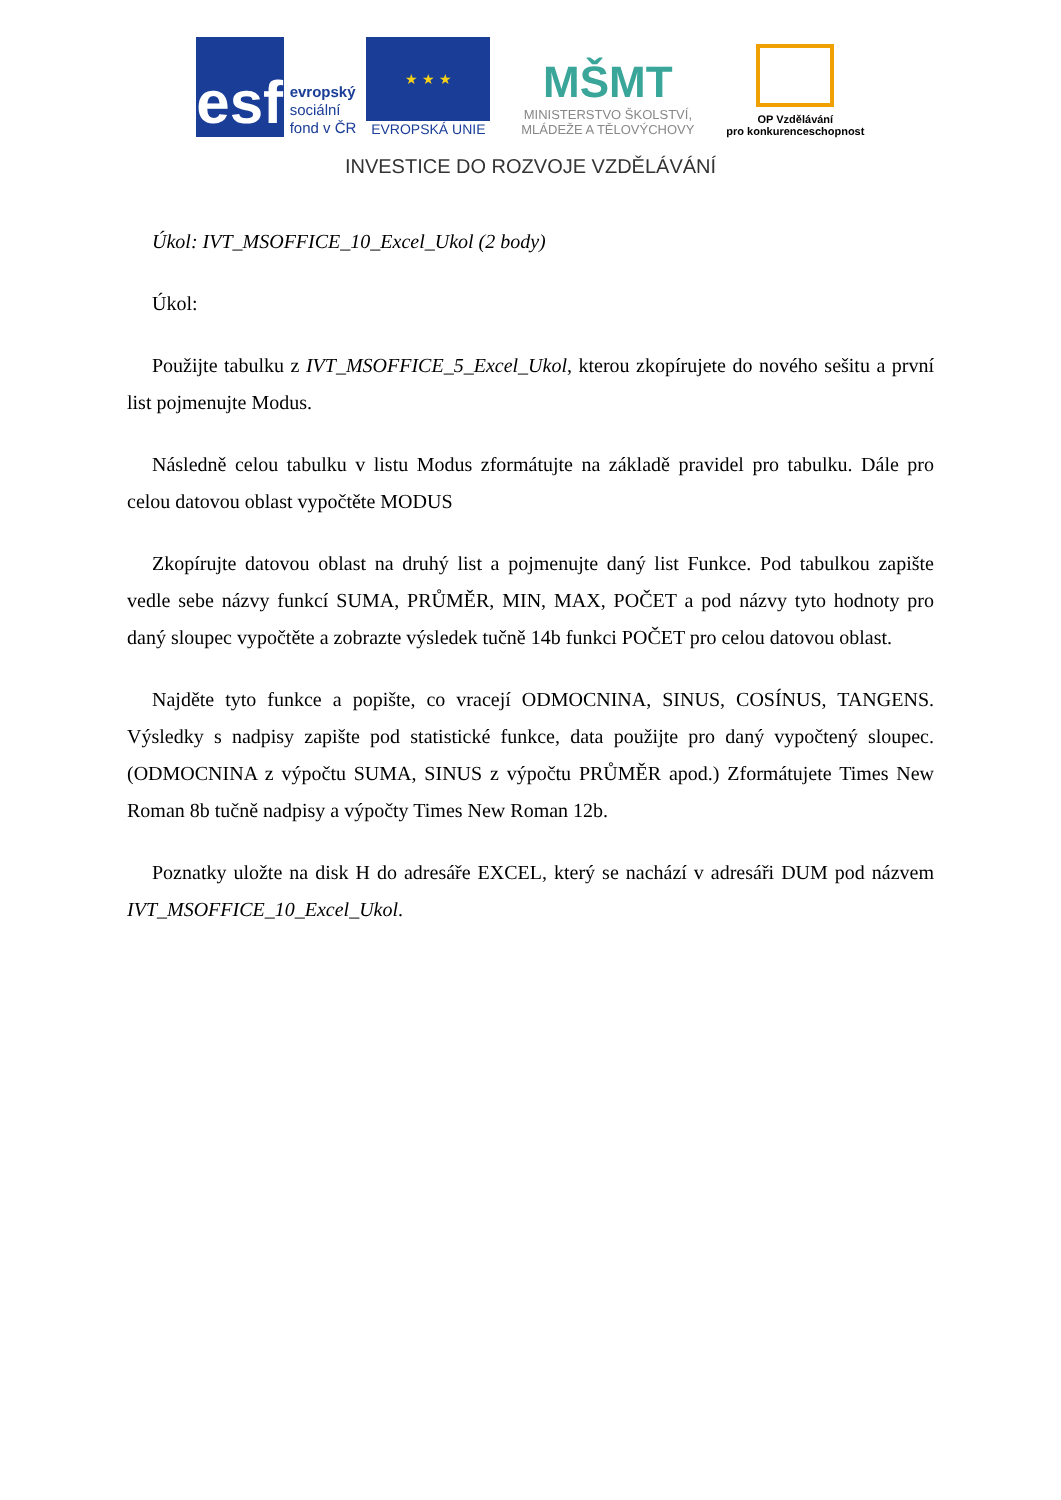esf
evropský
sociální
fond v ČR
★ ★ ★
EVROPSKÁ UNIE
MŠMT
MINISTERSTVO ŠKOLSTVÍ,
MLÁDEŽE A TĚLOVÝCHOVY
OP Vzdělávání
pro konkurenceschopnost
INVESTICE DO ROZVOJE VZDĚLÁVÁNÍ
Úkol: IVT_MSOFFICE_10_Excel_Ukol (2 body)
Úkol:
Použijte tabulku z IVT_MSOFFICE_5_Excel_Ukol, kterou zkopírujete do nového sešitu a první list pojmenujte Modus.
Následně celou tabulku v listu Modus zformátujte na základě pravidel pro tabulku. Dále pro celou datovou oblast vypočtěte MODUS
Zkopírujte datovou oblast na druhý list a pojmenujte daný list Funkce. Pod tabulkou zapište vedle sebe názvy funkcí SUMA, PRŮMĚR, MIN, MAX, POČET a pod názvy tyto hodnoty pro daný sloupec vypočtěte a zobrazte výsledek tučně 14b funkci POČET pro celou datovou oblast.
Najděte tyto funkce a popište, co vracejí ODMOCNINA, SINUS, COSÍNUS, TANGENS. Výsledky s nadpisy zapište pod statistické funkce, data použijte pro daný vypočtený sloupec. (ODMOCNINA z výpočtu SUMA, SINUS z výpočtu PRŮMĚR apod.) Zformátujete Times New Roman 8b tučně nadpisy a výpočty Times New Roman 12b.
Poznatky uložte na disk H do adresáře EXCEL, který se nachází v adresáři DUM pod názvem IVT_MSOFFICE_10_Excel_Ukol.